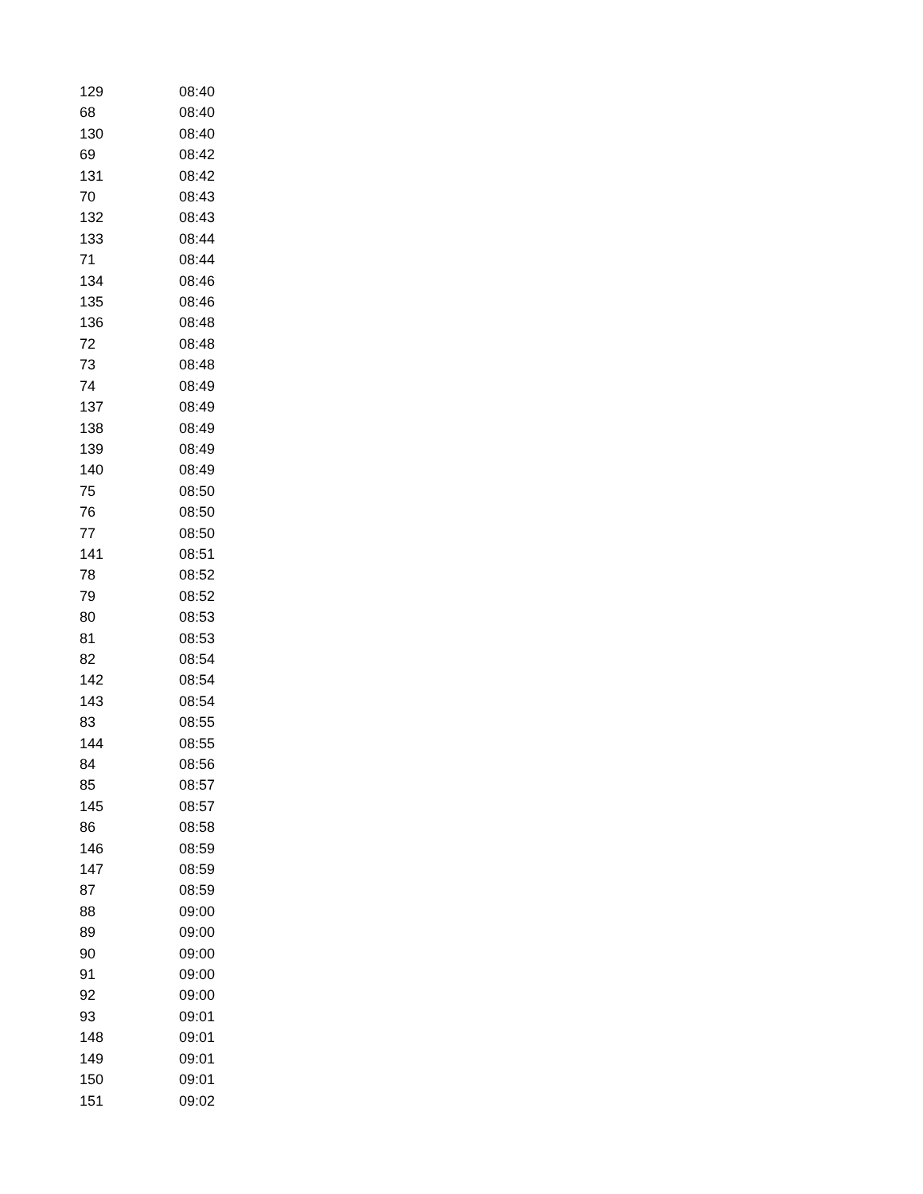| 129 | 08:40 |
| 68 | 08:40 |
| 130 | 08:40 |
| 69 | 08:42 |
| 131 | 08:42 |
| 70 | 08:43 |
| 132 | 08:43 |
| 133 | 08:44 |
| 71 | 08:44 |
| 134 | 08:46 |
| 135 | 08:46 |
| 136 | 08:48 |
| 72 | 08:48 |
| 73 | 08:48 |
| 74 | 08:49 |
| 137 | 08:49 |
| 138 | 08:49 |
| 139 | 08:49 |
| 140 | 08:49 |
| 75 | 08:50 |
| 76 | 08:50 |
| 77 | 08:50 |
| 141 | 08:51 |
| 78 | 08:52 |
| 79 | 08:52 |
| 80 | 08:53 |
| 81 | 08:53 |
| 82 | 08:54 |
| 142 | 08:54 |
| 143 | 08:54 |
| 83 | 08:55 |
| 144 | 08:55 |
| 84 | 08:56 |
| 85 | 08:57 |
| 145 | 08:57 |
| 86 | 08:58 |
| 146 | 08:59 |
| 147 | 08:59 |
| 87 | 08:59 |
| 88 | 09:00 |
| 89 | 09:00 |
| 90 | 09:00 |
| 91 | 09:00 |
| 92 | 09:00 |
| 93 | 09:01 |
| 148 | 09:01 |
| 149 | 09:01 |
| 150 | 09:01 |
| 151 | 09:02 |